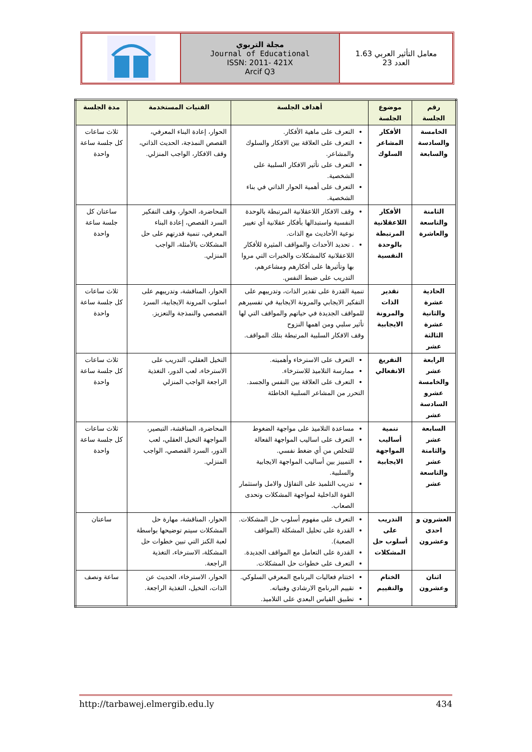مجلة التربوي
Journal of Educational
ISSN: 2011- 421X
Arcif Q3
معامل التأثير العربي 1.63
العدد 23
| رقم الجلسة | موضوع الجلسة | أهداف الجلسة | الفنيات المستخدمة | مدة الجلسة |
| --- | --- | --- | --- | --- |
| الخامسة والسادسة والسابعة | الأفكار المشاعر السلوك | التعرف على ماهية الأفكار. التعرف على العلاقة بين الافكار والسلوك والمشاعر. التعرف على تأثير الافكار السلبية على الشخصية. التعرف على أهمية الحوار الذاتي في بناء الشخصية. | الحوار، إعادة البناء المعرفي، القصص النمذجة، الحديث الذاتي، وقف الافكار، الواجب المنزلي. | ثلاث ساعات كل جلسة ساعة واحدة |
| الثامنة والتاسعة والعاشرة | الأفكار اللاعقلانية المرتبطة بالوحدة النفسية | وقف الافكار اللاعقلانية المرتبطة بالوحدة النفسية واستبدالها بأفكار عقلانية أي تغيير نوعية الأحاديث مع الذات. . تحديد الأحداث والمواقف المثيرة للأفكار اللاعقلانية كالمشكلات والخبرات التي مروا بها وتأثيرها على أفكارهم ومشاعرهم، التدريب على ضبط النفس. | المحاضرة، الحوار، وقف التفكير السرد القصص، إعادة البناء المعرفي، تنمية قدرتهم على حل المشكلات بالأمثلة، الواجب المنزلي. | ساعتان كل جلسة ساعة واحدة |
| الحادية عشرة والثانية عشرة الثالثة عشر | تقدير الذات والمرونة الايجابية | تنمية القدرة على تقدير الذات، وتدريبهم على التفكير الايجابي والمرونة الايجابية في تفسيرهم للمواقف الجديدة في حياتهم والمواقف التي لها تأثير سلبي ومن اهمها النزوح وقف الافكار السلبية المرتبطة بتلك المواقف. | الحوار، المناقشة، وتدريبهم على اسلوب المرونة الايجابية، السرد القصصي والنمذجة والتعزيز. | ثلاث ساعات كل جلسة ساعة واحدة |
| الرابعة عشر والخامسة عشرو السادسة عشر | التفريغ الانفعالي | التعرف على الاسترخاء وأهميته. ممارسة التلاميذ للاسترخاء. التعرف على العلاقة بين النفس والجسد. التحرر من المشاعر السلبية الخاطئة | التخيل العقلي، التدريب على الاسترخاء، لعب الدور، التغذية الراجعة الواجب المنزلي | ثلاث ساعات كل جلسة ساعة واحدة |
| السابعة عشر والثامنة عشر والتاسعة عشر | تنمية أساليب المواجهة الايجابية | مساعدة التلاميذ على مواجهة الضغوط التعرف على اساليب المواجهة الفعالة للتخلص من أي ضغط نفسي. التمييز بين أساليب المواجهة الايجابية والسلبية. تدريب التلميذ على التفاؤل والامل واستثمار القوة الداخلية لمواجهة المشكلات وتحدى الصعاب. | المحاضرة، المناقشة، التبصير، المواجهة التخيل العقلي، لعب الدور، السرد القصصي، الواجب المنزلي. | ثلاث ساعات كل جلسة ساعة واحدة |
| العشرون و احدى وعشرون | التدريب على أسلوب حل المشكلات | التعرف على مفهوم أسلوب حل المشكلات. القدرة على تحليل المشكلة (المواقف الصعبة). القدرة على التعامل مع المواقف الجديدة. التعرف على خطوات حل المشكلات. | الحوار، المناقشة، مهارة حل المشكلات سيتم توضيحها بواسطة لعبة الكنز التي تبين خطوات حل المشكلة، الاسترخاء، التغذية الراجعة. | ساعتان |
| اثنان وعشرون | الختام والتقييم | اختتام فعاليات البرنامج المعرفي السلوكي. تقييم البرنامج الارشادي وفنياته. تطبيق القياس البعدي على التلاميذ. | الحوار، الاسترخاء، الحديث عن الذات، التخيل، التغذية الراجعة. | ساعة ونصف |
http://tarbawej.elmergib.edu.ly 434